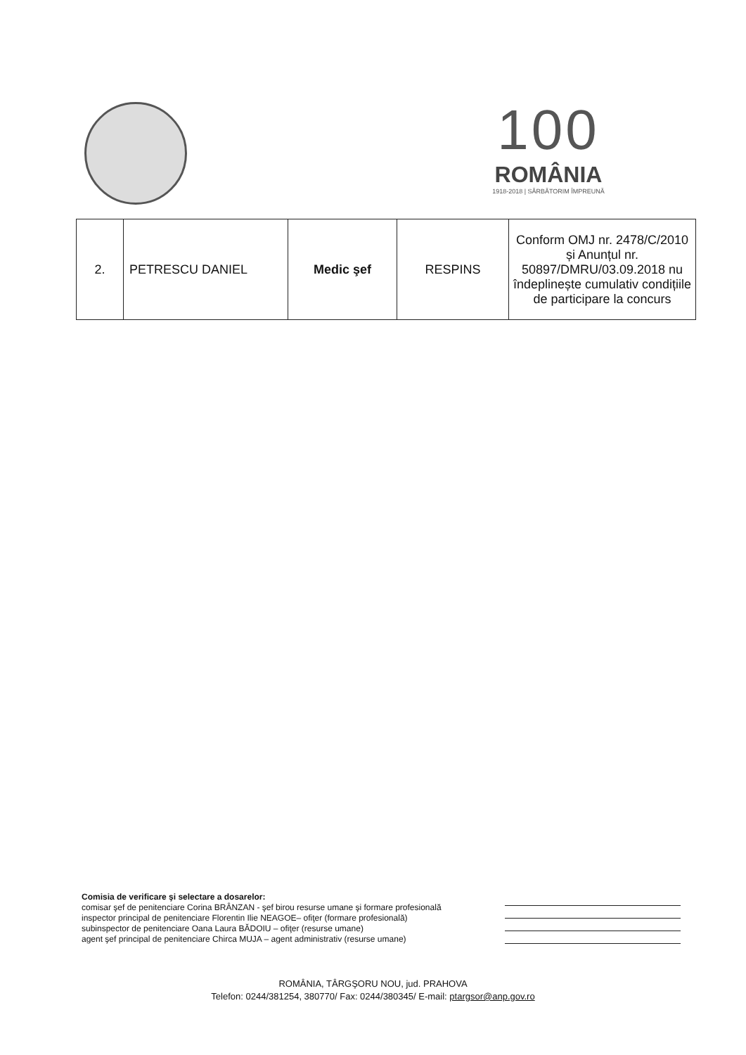100
ROMÂNIA
1918-2018 | SĂRBĂTORIM ÎMPREUNĂ
| 2. | PETRESCU DANIEL | Medic şef | RESPINS | Conform OMJ nr. 2478/C/2010 și Anunțul nr. 50897/DMRU/03.09.2018 nu îndeplinește cumulativ condițiile de participare la concurs |
Comisia de verificare şi selectare a dosarelor:
comisar şef de penitenciare Corina BRÂNZAN - şef birou resurse umane şi formare profesională
inspector principal de penitenciare Florentin Ilie NEAGOE– ofiţer (formare profesională)
subinspector de penitenciare Oana Laura BĂDOIU – ofiţer (resurse umane)
agent şef principal de penitenciare Chirca MUJA – agent administrativ (resurse umane)
ROMÂNIA, TÂRGŞORU NOU, jud. PRAHOVA
Telefon: 0244/381254, 380770/ Fax: 0244/380345/ E-mail: ptargsor@anp.gov.ro